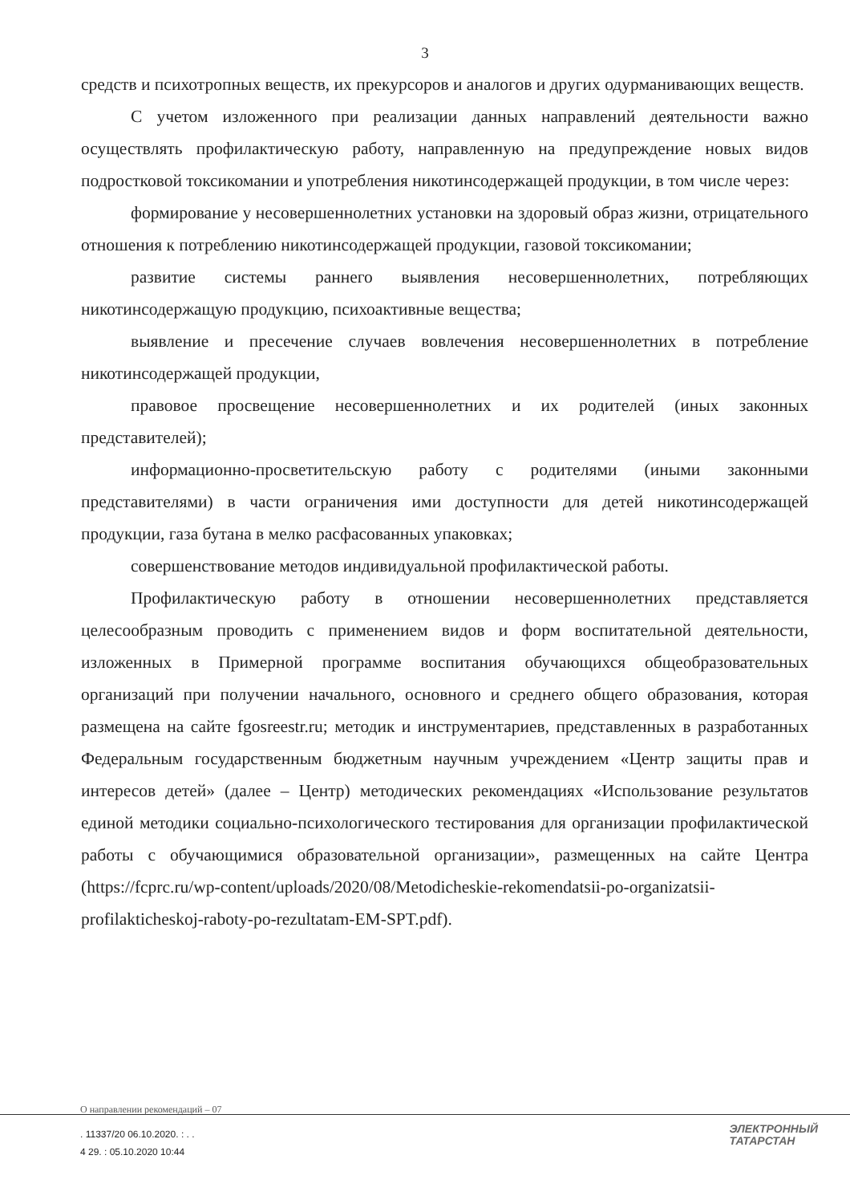3
средств и психотропных веществ, их прекурсоров и аналогов и других одурманивающих веществ.
С учетом изложенного при реализации данных направлений деятельности важно осуществлять профилактическую работу, направленную на предупреждение новых видов подростковой токсикомании и употребления никотинсодержащей продукции, в том числе через:
формирование у несовершеннолетних установки на здоровый образ жизни, отрицательного отношения к потреблению никотинсодержащей продукции, газовой токсикомании;
развитие системы раннего выявления несовершеннолетних, потребляющих никотинсодержащую продукцию, психоактивные вещества;
выявление и пресечение случаев вовлечения несовершеннолетних в потребление никотинсодержащей продукции,
правовое просвещение несовершеннолетних и их родителей (иных законных представителей);
информационно-просветительскую работу с родителями (иными законными представителями) в части ограничения ими доступности для детей никотинсодержащей продукции, газа бутана в мелко расфасованных упаковках;
совершенствование методов индивидуальной профилактической работы.
Профилактическую работу в отношении несовершеннолетних представляется целесообразным проводить с применением видов и форм воспитательной деятельности, изложенных в Примерной программе воспитания обучающихся общеобразовательных организаций при получении начального, основного и среднего общего образования, которая размещена на сайте fgosreestr.ru; методик и инструментариев, представленных в разработанных Федеральным государственным бюджетным научным учреждением «Центр защиты прав и интересов детей» (далее – Центр) методических рекомендациях «Использование результатов единой методики социально-психологического тестирования для организации профилактической работы с обучающимися образовательной организации», размещенных на сайте Центра (https://fcprc.ru/wp-content/uploads/2020/08/Metodicheskie-rekomendatsii-po-organizatsii-profilakticheskoj-raboty-po-rezultatam-EM-SPT.pdf).
О направлении рекомендаций – 07
. 11337/20 06.10.2020. : . .
4 29. : 05.10.2020 10:44
ЭЛЕКТРОННЫЙ
ТАТАРСТАН